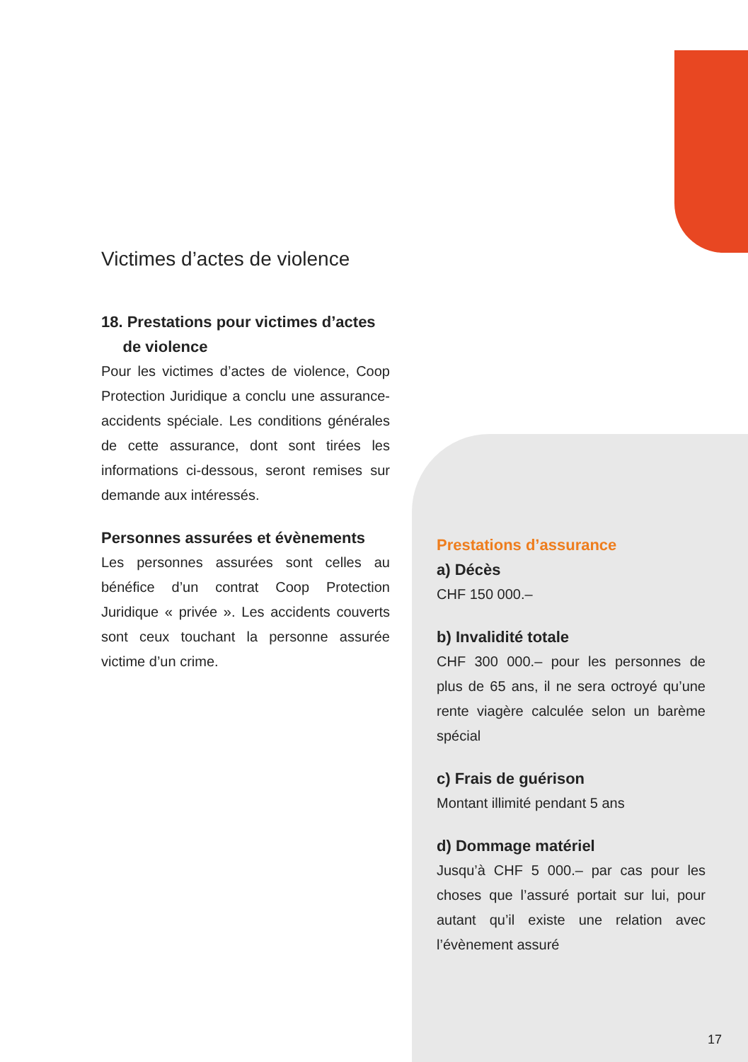Victimes d’actes de violence
18. Prestations pour victimes d’actes
de violence
Pour les victimes d’actes de violence, Coop Protection Juridique a conclu une assurance-accidents spéciale. Les conditions générales de cette assurance, dont sont tirées les informations ci-dessous, seront remises sur demande aux intéressés.
Personnes assurées et évènements
Les personnes assurées sont celles au bénéfice d’un contrat Coop Protection Juridique « privée ». Les accidents couverts sont ceux touchant la personne assurée victime d’un crime.
Prestations d’assurance
a) Décès
CHF 150 000.–
b) Invalidité totale
CHF 300 000.– pour les personnes de plus de 65 ans, il ne sera octroyé qu’une rente viagère calculée selon un barème spécial
c) Frais de guérison
Montant illimité pendant 5 ans
d) Dommage matériel
Jusqu’à CHF 5 000.– par cas pour les choses que l’assuré portait sur lui, pour autant qu’il existe une relation avec l’évènement assuré
17